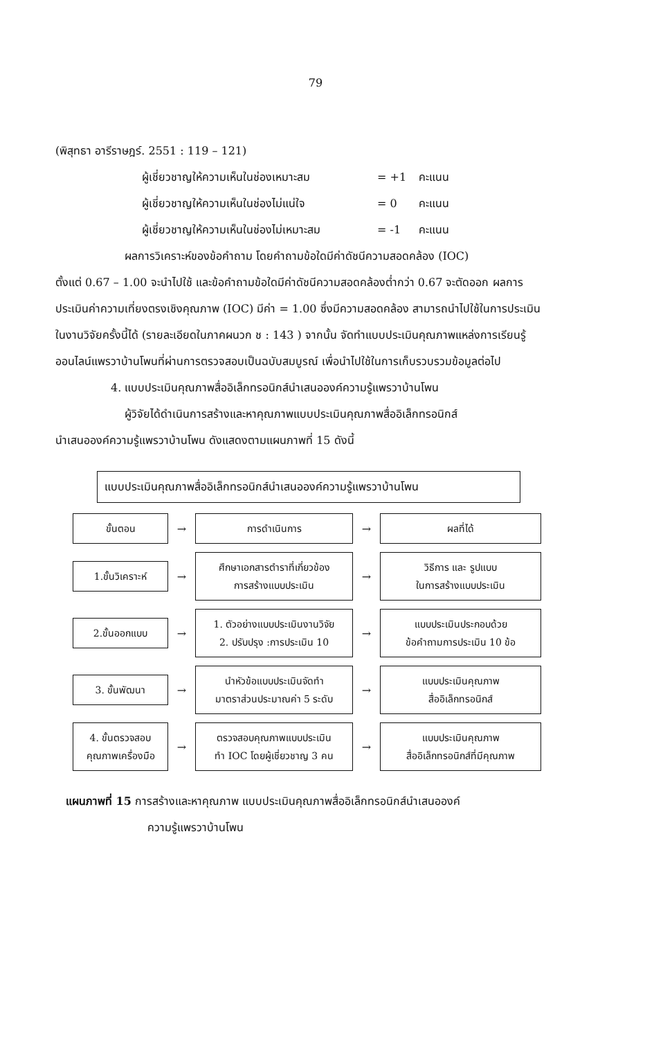79
(พิสุทธา อารีราษฎร์. 2551 : 119 – 121)
ผู้เชี่ยวชาญให้ความเห็นในช่องเหมาะสม = +1 คะแนน
ผู้เชี่ยวชาญให้ความเห็นในช่องไม่แน่ใจ = 0 คะแนน
ผู้เชี่ยวชาญให้ความเห็นในช่องไม่เหมาะสม = -1 คะแนน
ผลการวิเคราะห์ของข้อคำถาม โดยคำถามข้อใดมีค่าดัชนีความสอดคล้อง (IOC)
ตั้งแต่ 0.67 – 1.00 จะนำไปใช้ และข้อคำถามข้อใดมีค่าดัชนีความสอดคล้องต่ำกว่า 0.67 จะตัดออก ผลการประเมินค่าความเที่ยงตรงเชิงคุณภาพ (IOC) มีค่า = 1.00 ซึ่งมีความสอดคล้อง สามารถนำไปใช้ในการประเมินในงานวิจัยครั้งนี้ได้ (รายละเอียดในภาคผนวก ช : 143 ) จากนั้น จัดทำแบบประเมินคุณภาพแหล่งการเรียนรู้ออนไลน์แพรวาบ้านโพนที่ผ่านการตรวจสอบเป็นฉบับสมบูรณ์ เพื่อนำไปใช้ในการเก็บรวบรวมข้อมูลต่อไป
4. แบบประเมินคุณภาพสื่ออิเล็กทรอนิกส์นำเสนอองค์ความรู้แพรวาบ้านโพน
ผู้วิจัยได้ดำเนินการสร้างและหาคุณภาพแบบประเมินคุณภาพสื่ออิเล็กทรอนิกส์
นำเสนอองค์ความรู้แพรวาบ้านโพน ดังแสดงตามแผนภาพที่ 15 ดังนี้
แบบประเมินคุณภาพสื่ออิเล็กทรอนิกส์นำเสนอองค์ความรู้แพรวาบ้านโพน
ขั้นตอน
→
การดำเนินการ
→
ผลที่ได้
1.ขั้นวิเคราะห์
→
ศึกษาเอกสารตำราที่เกี่ยวข้อง
การสร้างแบบประเมิน
→
วิธีการ และ รูปแบบ
ในการสร้างแบบประเมิน
2.ขั้นออกแบบ
→
1. ตัวอย่างแบบประเมินงานวิจัย
2. ปรับปรุง :การประเมิน 10
→
แบบประเมินประกอบด้วย
ข้อคำถามการประเมิน 10 ข้อ
3. ขั้นพัฒนา
→
นำหัวข้อแบบประเมินจัดทำ
มาตราส่วนประมาณค่า 5 ระดับ
→
แบบประเมินคุณภาพ
สื่ออิเล็กทรอนิกส์
4. ขั้นตรวจสอบ
คุณภาพเครื่องมือ
→
ตรวจสอบคุณภาพแบบประเมิน
ทำ IOC โดยผู้เชี่ยวชาญ 3 คน
→
แบบประเมินคุณภาพ
สื่ออิเล็กทรอนิกส์ที่มีคุณภาพ
แผนภาพที่ 15 การสร้างและหาคุณภาพ แบบประเมินคุณภาพสื่ออิเล็กทรอนิกส์นำเสนอองค์
ความรู้แพรวาบ้านโพน